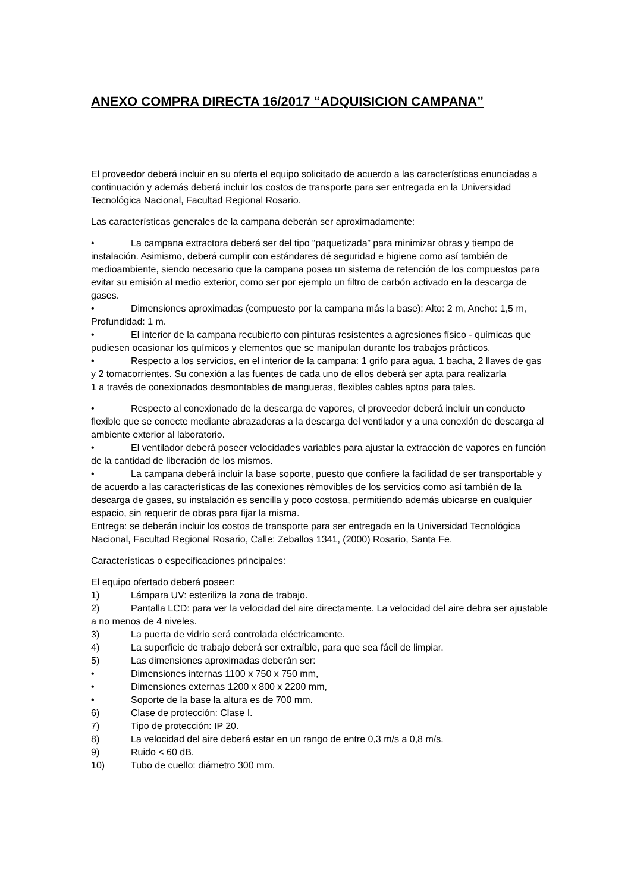ANEXO COMPRA DIRECTA 16/2017 “ADQUISICION CAMPANA”
El proveedor deberá incluir en su oferta el equipo solicitado de acuerdo a las características enunciadas a continuación y además deberá incluir los costos de transporte para ser entregada en la Universidad Tecnológica Nacional, Facultad Regional Rosario.
Las características generales de la campana deberán ser aproximadamente:
• La campana extractora deberá ser del tipo “paquetizada” para minimizar obras y tiempo de instalación. Asimismo, deberá cumplir con estándares dé seguridad e higiene como así también de medioambiente, siendo necesario que la campana posea un sistema de retención de los compuestos para evitar su emisión al medio exterior, como ser por ejemplo un filtro de carbón activado en la descarga de gases.
• Dimensiones aproximadas (compuesto por la campana más la base): Alto: 2 m, Ancho: 1,5 m, Profundidad: 1 m.
• El interior de la campana recubierto con pinturas resistentes a agresiones físico - químicas que pudiesen ocasionar los químicos y elementos que se manipulan durante los trabajos prácticos.
• Respecto a los servicios, en el interior de la campana: 1 grifo para agua, 1 bacha, 2 llaves de gas y 2 tomacorrientes. Su conexión a las fuentes de cada uno de ellos deberá ser apta para realizarla
1 a través de conexionados desmontables de mangueras, flexibles cables aptos para tales.
• Respecto al conexionado de la descarga de vapores, el proveedor deberá incluir un conducto flexible que se conecte mediante abrazaderas a la descarga del ventilador y a una conexión de descarga al ambiente exterior al laboratorio.
• El ventilador deberá poseer velocidades variables para ajustar la extracción de vapores en función de la cantidad de liberación de los mismos.
• La campana deberá incluir la base soporte, puesto que confiere la facilidad de ser transportable y de acuerdo a las características de las conexiones rémovibles de los servicios como así también de la descarga de gases, su instalación es sencilla y poco costosa, permitiendo además ubicarse en cualquier espacio, sin requerir de obras para fijar la misma.
Entrega: se deberán incluir los costos de transporte para ser entregada en la Universidad Tecnológica Nacional, Facultad Regional Rosario, Calle: Zeballos 1341, (2000) Rosario, Santa Fe.
Características o especificaciones principales:
El equipo ofertado deberá poseer:
1) Lámpara UV: esteriliza la zona de trabajo.
2) Pantalla LCD: para ver la velocidad del aire directamente. La velocidad del aire debra ser ajustable a no menos de 4 niveles.
3) La puerta de vidrio será controlada eléctricamente.
4) La superficie de trabajo deberá ser extraíble, para que sea fácil de limpiar.
5) Las dimensiones aproximadas deberán ser:
• Dimensiones internas 1100 x 750 x 750 mm,
• Dimensiones externas 1200 x 800 x 2200 mm,
• Soporte de la base la altura es de 700 mm.
6) Clase de protección: Clase I.
7) Tipo de protección: IP 20.
8) La velocidad del aire deberá estar en un rango de entre 0,3 m/s a 0,8 m/s.
9) Ruido < 60 dB.
10) Tubo de cuello: diámetro 300 mm.